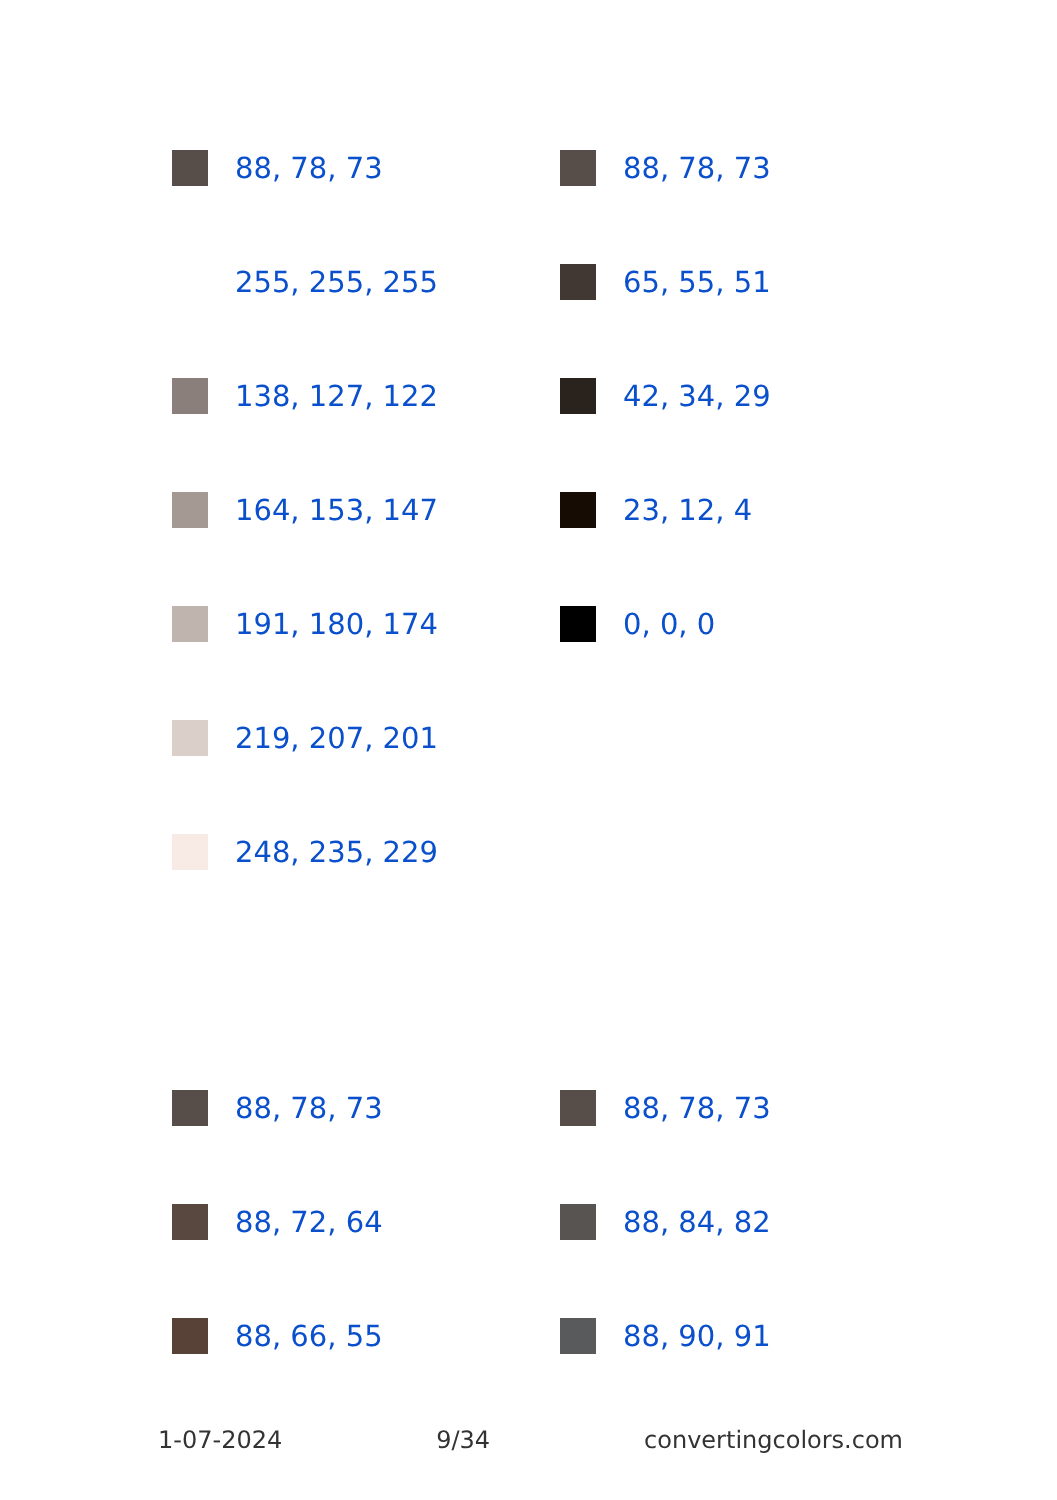88, 78, 73 88, 78, 73
255, 255, 255 65, 55, 51
138, 127, 122 42, 34, 29
164, 153, 147 23, 12, 4
191, 180, 174 0, 0, 0
219, 207, 201
248, 235, 229
88, 78, 73 88, 78, 73
88, 72, 64 88, 84, 82
88, 66, 55 88, 90, 91
1-07-2024 9/34 convertingcolors.com